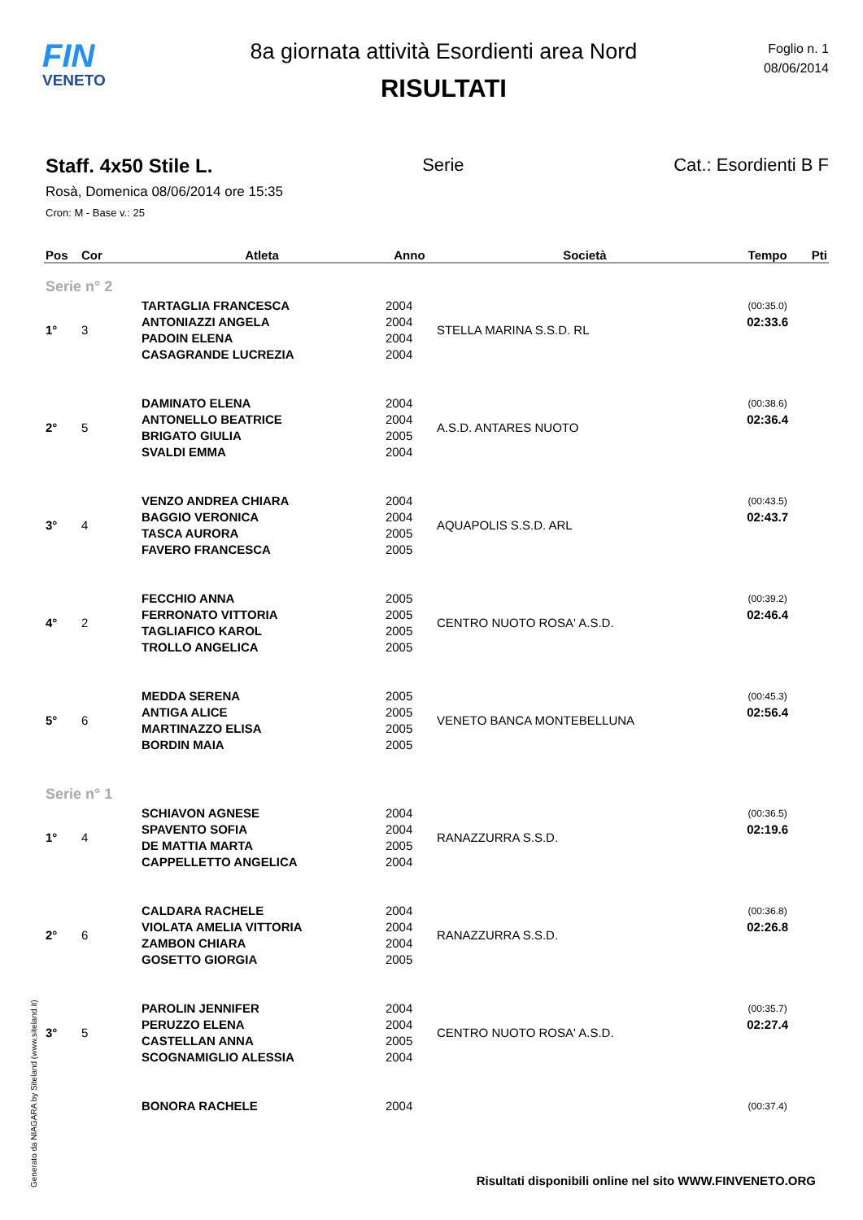FIN
VENETO
8a giornata attività Esordienti area Nord
RISULTATI
Foglio n. 1
08/06/2014
Staff. 4x50 Stile L. Serie Cat.: Esordienti B F
Rosà, Domenica 08/06/2014 ore 15:35
Cron: M - Base v.: 25
| Pos | Cor | Atleta | Anno | Società | Tempo | Pti |
| --- | --- | --- | --- | --- | --- | --- |
| Serie n° 2 | | | | | | |
| 1° | 3 | TARTAGLIA FRANCESCA | 2004 | STELLA MARINA S.S.D. RL | (00:35.0) | |
| | | ANTONIAZZI ANGELA | 2004 | | 02:33.6 | |
| | | PADOIN ELENA | 2004 | | | |
| | | CASAGRANDE LUCREZIA | 2004 | | | |
| 2° | 5 | DAMINATO ELENA | 2004 | A.S.D. ANTARES NUOTO | (00:38.6) | |
| | | ANTONELLO BEATRICE | 2004 | | 02:36.4 | |
| | | BRIGATO GIULIA | 2005 | | | |
| | | SVALDI EMMA | 2004 | | | |
| 3° | 4 | VENZO ANDREA CHIARA | 2004 | AQUAPOLIS S.S.D. ARL | (00:43.5) | |
| | | BAGGIO VERONICA | 2004 | | 02:43.7 | |
| | | TASCA AURORA | 2005 | | | |
| | | FAVERO FRANCESCA | 2005 | | | |
| 4° | 2 | FECCHIO ANNA | 2005 | CENTRO NUOTO ROSA' A.S.D. | (00:39.2) | |
| | | FERRONATO VITTORIA | 2005 | | 02:46.4 | |
| | | TAGLIAFICO KAROL | 2005 | | | |
| | | TROLLO ANGELICA | 2005 | | | |
| 5° | 6 | MEDDA SERENA | 2005 | VENETO BANCA MONTEBELLUNA | (00:45.3) | |
| | | ANTIGA ALICE | 2005 | | 02:56.4 | |
| | | MARTINAZZO ELISA | 2005 | | | |
| | | BORDIN MAIA | 2005 | | | |
| Serie n° 1 | | | | | | |
| 1° | 4 | SCHIAVON AGNESE | 2004 | RANAZZURRA S.S.D. | (00:36.5) | |
| | | SPAVENTO SOFIA | 2004 | | 02:19.6 | |
| | | DE MATTIA MARTA | 2005 | | | |
| | | CAPPELLETTO ANGELICA | 2004 | | | |
| 2° | 6 | CALDARA RACHELE | 2004 | RANAZZURRA S.S.D. | (00:36.8) | |
| | | VIOLATA AMELIA VITTORIA | 2004 | | 02:26.8 | |
| | | ZAMBON CHIARA | 2004 | | | |
| | | GOSETTO GIORGIA | 2005 | | | |
| 3° | 5 | PAROLIN JENNIFER | 2004 | CENTRO NUOTO ROSA' A.S.D. | (00:35.7) | |
| | | PERUZZO ELENA | 2004 | | 02:27.4 | |
| | | CASTELLAN ANNA | 2005 | | | |
| | | SCOGNAMIGLIO ALESSIA | 2004 | | | |
| | | BONORA RACHELE | 2004 | | (00:37.4) | |
Generato da NIAGARA by Siteland (www.siteland.it)
Risultati disponibili online nel sito WWW.FINVENETO.ORG